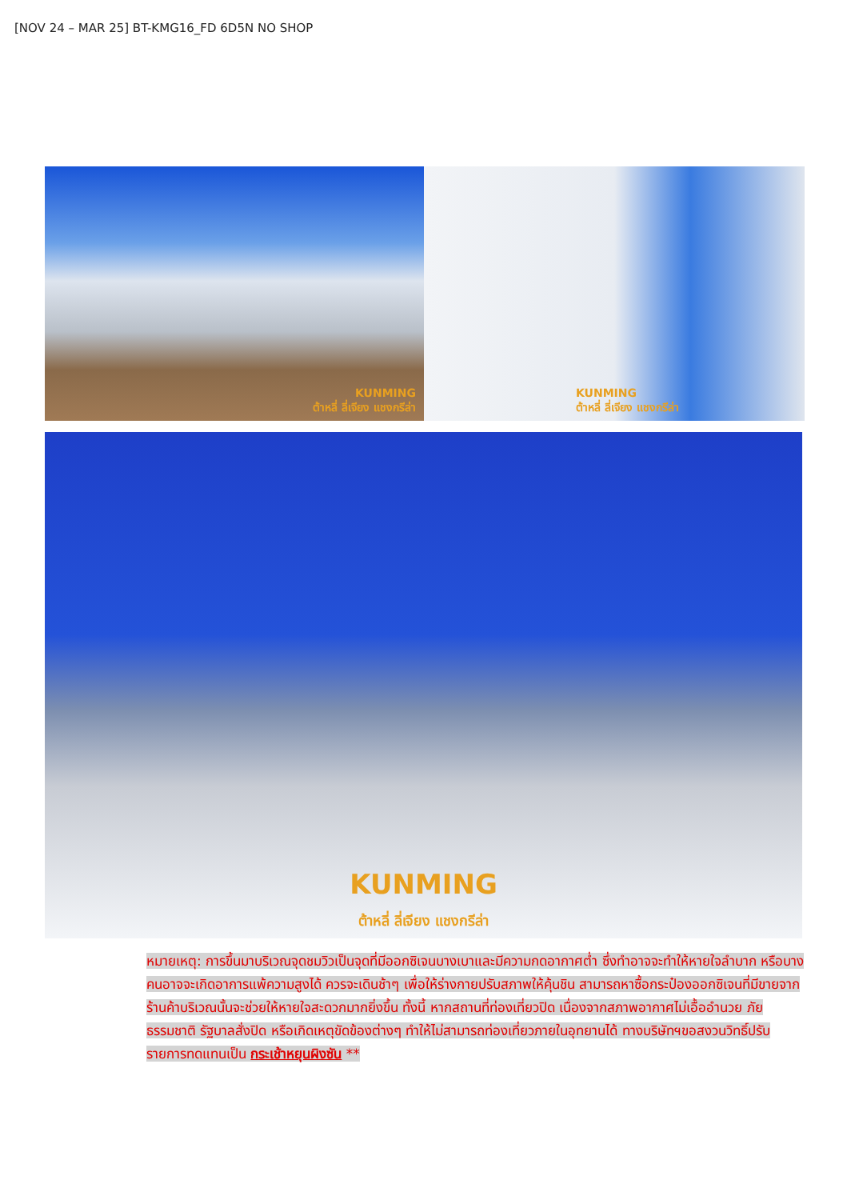[NOV 24 – MAR 25] BT-KMG16_FD 6D5N NO SHOP
KUNMING
ต้าหลี่ ลี่เจียง แชงกรีล่า
KUNMING
ต้าหลี่ ลี่เจียง แชงกรีล่า
KUNMING
ต้าหลี่ ลี่เจียง แชงกรีล่า
หมายเหตุ: การขึ้นมาบริเวณจุดชมวิวเป็นจุดที่มีออกซิเจนบางเบาและมีความกดอากาศต่ำ ซึ่งทำอาจจะทำให้หายใจลำบาก หรือบางคนอาจจะเกิดอาการแพ้ความสูงได้ ควรจะเดินช้าๆ เพื่อให้ร่างกายปรับสภาพให้คุ้นชิน สามารถหาซื้อกระป๋องออกซิเจนที่มีขายจากร้านค้าบริเวณนั้นจะช่วยให้หายใจสะดวกมากยิ่งขึ้น ทั้งนี้ หากสถานที่ท่องเที่ยวปิด เนื่องจากสภาพอากาศไม่เอื้ออำนวย ภัยธรรมชาติ รัฐบาลสั่งปิด หรือเกิดเหตุขัดข้องต่างๆ ทำให้ไม่สามารถท่องเที่ยวภายในอุทยานได้ ทางบริษัทฯขอสงวนวิทธิ์ปรับรายการทดแทนเป็น กระเช้าหยุนผิงซัน **